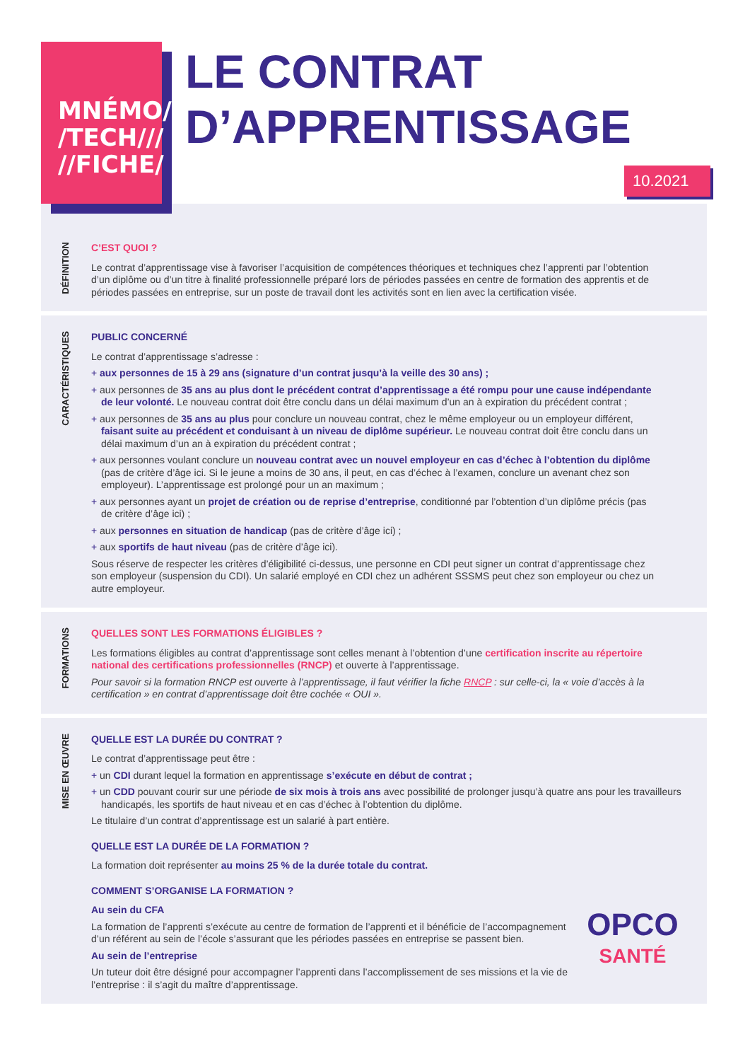MNÉMO/
/TECH///
//FICHE/
LE CONTRAT
D’APPRENTISSAGE
10.2021
DÉFINITION
C’EST QUOI ?
Le contrat d’apprentissage vise à favoriser l’acquisition de compétences théoriques et techniques chez l’apprenti par l’obtention d’un diplôme ou d’un titre à finalité professionnelle préparé lors de périodes passées en centre de formation des apprentis et de périodes passées en entreprise, sur un poste de travail dont les activités sont en lien avec la certification visée.
CARACTÉRISTIQUES
PUBLIC CONCERNÉ
Le contrat d’apprentissage s’adresse :
+ aux personnes de 15 à 29 ans (signature d’un contrat jusqu’à la veille des 30 ans) ;
+ aux personnes de 35 ans au plus dont le précédent contrat d’apprentissage a été rompu pour une cause indépendante de leur volonté. Le nouveau contrat doit être conclu dans un délai maximum d’un an à expiration du précédent contrat ;
+ aux personnes de 35 ans au plus pour conclure un nouveau contrat, chez le même employeur ou un employeur différent, faisant suite au précédent et conduisant à un niveau de diplôme supérieur. Le nouveau contrat doit être conclu dans un délai maximum d’un an à expiration du précédent contrat ;
+ aux personnes voulant conclure un nouveau contrat avec un nouvel employeur en cas d’échec à l’obtention du diplôme (pas de critère d’âge ici. Si le jeune a moins de 30 ans, il peut, en cas d’échec à l’examen, conclure un avenant chez son employeur). L’apprentissage est prolongé pour un an maximum ;
+ aux personnes ayant un projet de création ou de reprise d’entreprise, conditionné par l’obtention d’un diplôme précis (pas de critère d’âge ici) ;
+ aux personnes en situation de handicap (pas de critère d’âge ici) ;
+ aux sportifs de haut niveau (pas de critère d’âge ici).
Sous réserve de respecter les critères d’éligibilité ci-dessus, une personne en CDI peut signer un contrat d’apprentissage chez son employeur (suspension du CDI). Un salarié employé en CDI chez un adhérent SSSMS peut chez son employeur ou chez un autre employeur.
FORMATIONS
QUELLES SONT LES FORMATIONS ÉLIGIBLES ?
Les formations éligibles au contrat d’apprentissage sont celles menant à l’obtention d’une certification inscrite au répertoire national des certifications professionnelles (RNCP) et ouverte à l’apprentissage.
Pour savoir si la formation RNCP est ouverte à l’apprentissage, il faut vérifier la fiche RNCP : sur celle-ci, la « voie d’accès à la certification » en contrat d’apprentissage doit être cochée « OUI ».
MISE EN ŒUVRE
QUELLE EST LA DURÉE DU CONTRAT ?
Le contrat d’apprentissage peut être :
+ un CDI durant lequel la formation en apprentissage s’exécute en début de contrat ;
+ un CDD pouvant courir sur une période de six mois à trois ans avec possibilité de prolonger jusqu’à quatre ans pour les travailleurs handicapés, les sportifs de haut niveau et en cas d’échec à l’obtention du diplôme.
Le titulaire d’un contrat d’apprentissage est un salarié à part entière.
QUELLE EST LA DURÉE DE LA FORMATION ?
La formation doit représenter au moins 25 % de la durée totale du contrat.
OPCO
SANTÉ
COMMENT S’ORGANISE LA FORMATION ?
Au sein du CFA
La formation de l’apprenti s’exécute au centre de formation de l’apprenti et il bénéficie de l’accompagnement d’un référent au sein de l’école s’assurant que les périodes passées en entreprise se passent bien.
Au sein de l’entreprise
Un tuteur doit être désigné pour accompagner l’apprenti dans l’accomplissement de ses missions et la vie de l’entreprise : il s’agit du maître d’apprentissage.